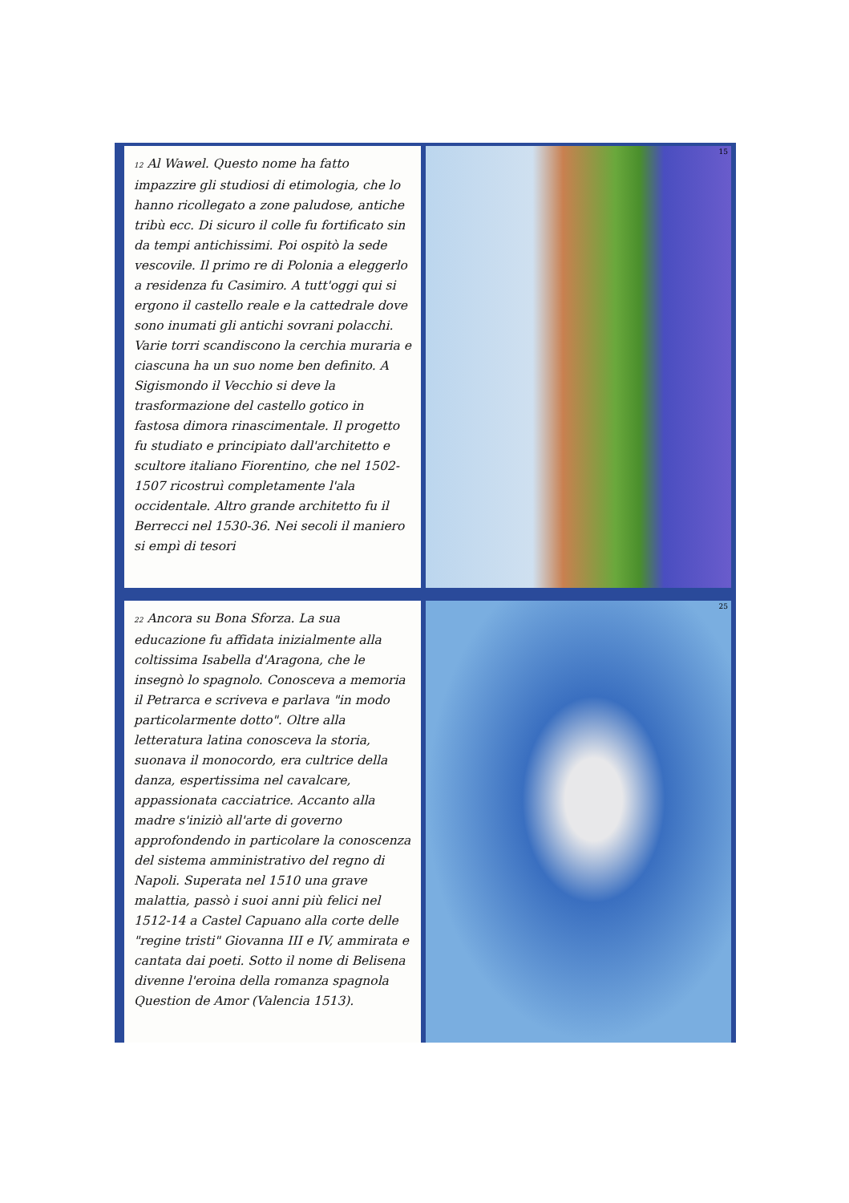12 Al Wawel. Questo nome ha fatto impazzire gli studiosi di etimologia, che lo hanno ricollegato a zone paludose, antiche tribù ecc. Di sicuro il colle fu fortificato sin da tempi antichissimi. Poi ospitò la sede vescovile. Il primo re di Polonia a eleggerlo a residenza fu Casimiro. A tutt'oggi qui si ergono il castello reale e la cattedrale dove sono inumati gli antichi sovrani polacchi. Varie torri scandiscono la cerchia muraria e ciascuna ha un suo nome ben definito. A Sigismondo il Vecchio si deve la trasformazione del castello gotico in fastosa dimora rinascimentale. Il progetto fu studiato e principiato dall'architetto e scultore italiano Fiorentino, che nel 1502-1507 ricostruì completamente l'ala occidentale. Altro grande architetto fu il Berrecci nel 1530-36. Nei secoli il maniero si empì di tesori
15
22 Ancora su Bona Sforza. La sua educazione fu affidata inizialmente alla coltissima Isabella d'Aragona, che le insegnò lo spagnolo. Conosceva a memoria il Petrarca e scriveva e parlava "in modo particolarmente dotto". Oltre alla letteratura latina conosceva la storia, suonava il monocordo, era cultrice della danza, espertissima nel cavalcare, appassionata cacciatrice. Accanto alla madre s'iniziò all'arte di governo approfondendo in particolare la conoscenza del sistema amministrativo del regno di Napoli. Superata nel 1510 una grave malattia, passò i suoi anni più felici nel 1512-14 a Castel Capuano alla corte delle "regine tristi" Giovanna III e IV, ammirata e cantata dai poeti. Sotto il nome di Belisena divenne l'eroina della romanza spagnola Question de Amor (Valencia 1513).
25